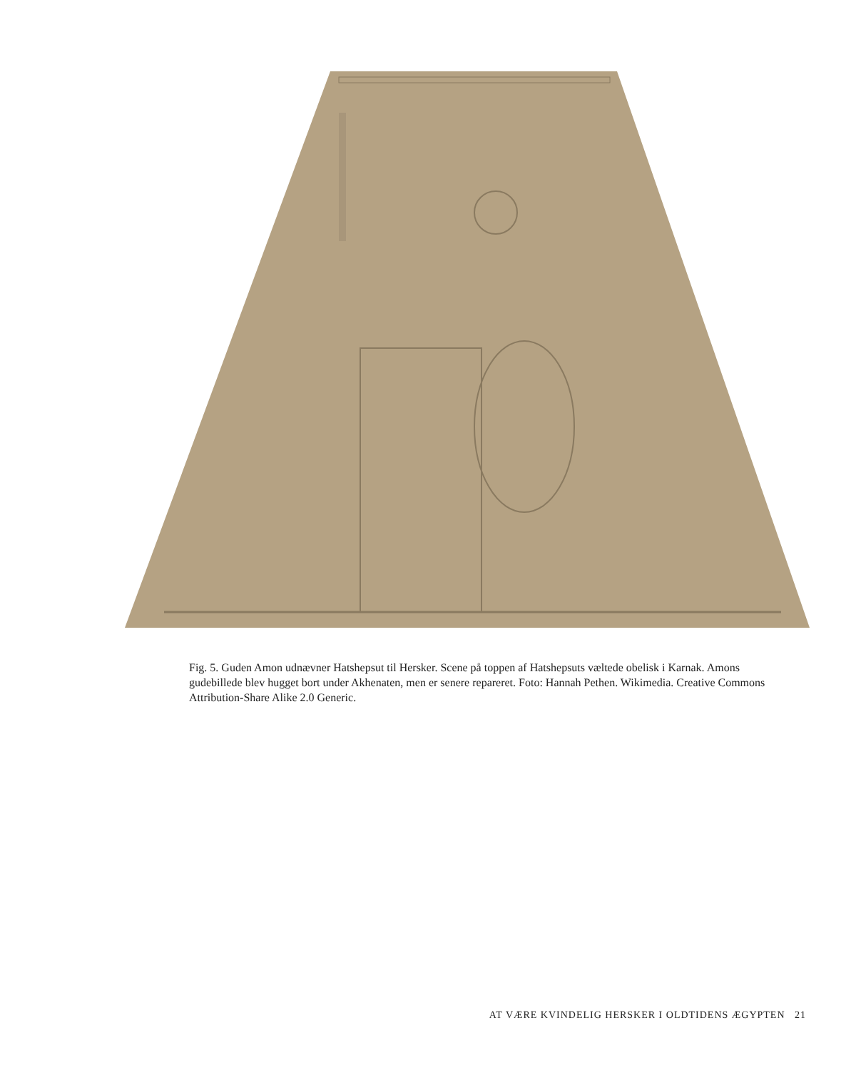Fig. 5. Guden Amon udnævner Hatshepsut til Hersker. Scene på toppen af Hatshepsuts væltede obelisk i Karnak. Amons gudebillede blev hugget bort under Akhenaten, men er senere repareret. Foto: Hannah Pethen. Wikimedia. Creative Commons Attribution-Share Alike 2.0 Generic.
AT VÆRE KVINDELIG HERSKER I OLDTIDENS ÆGYPTEN 21